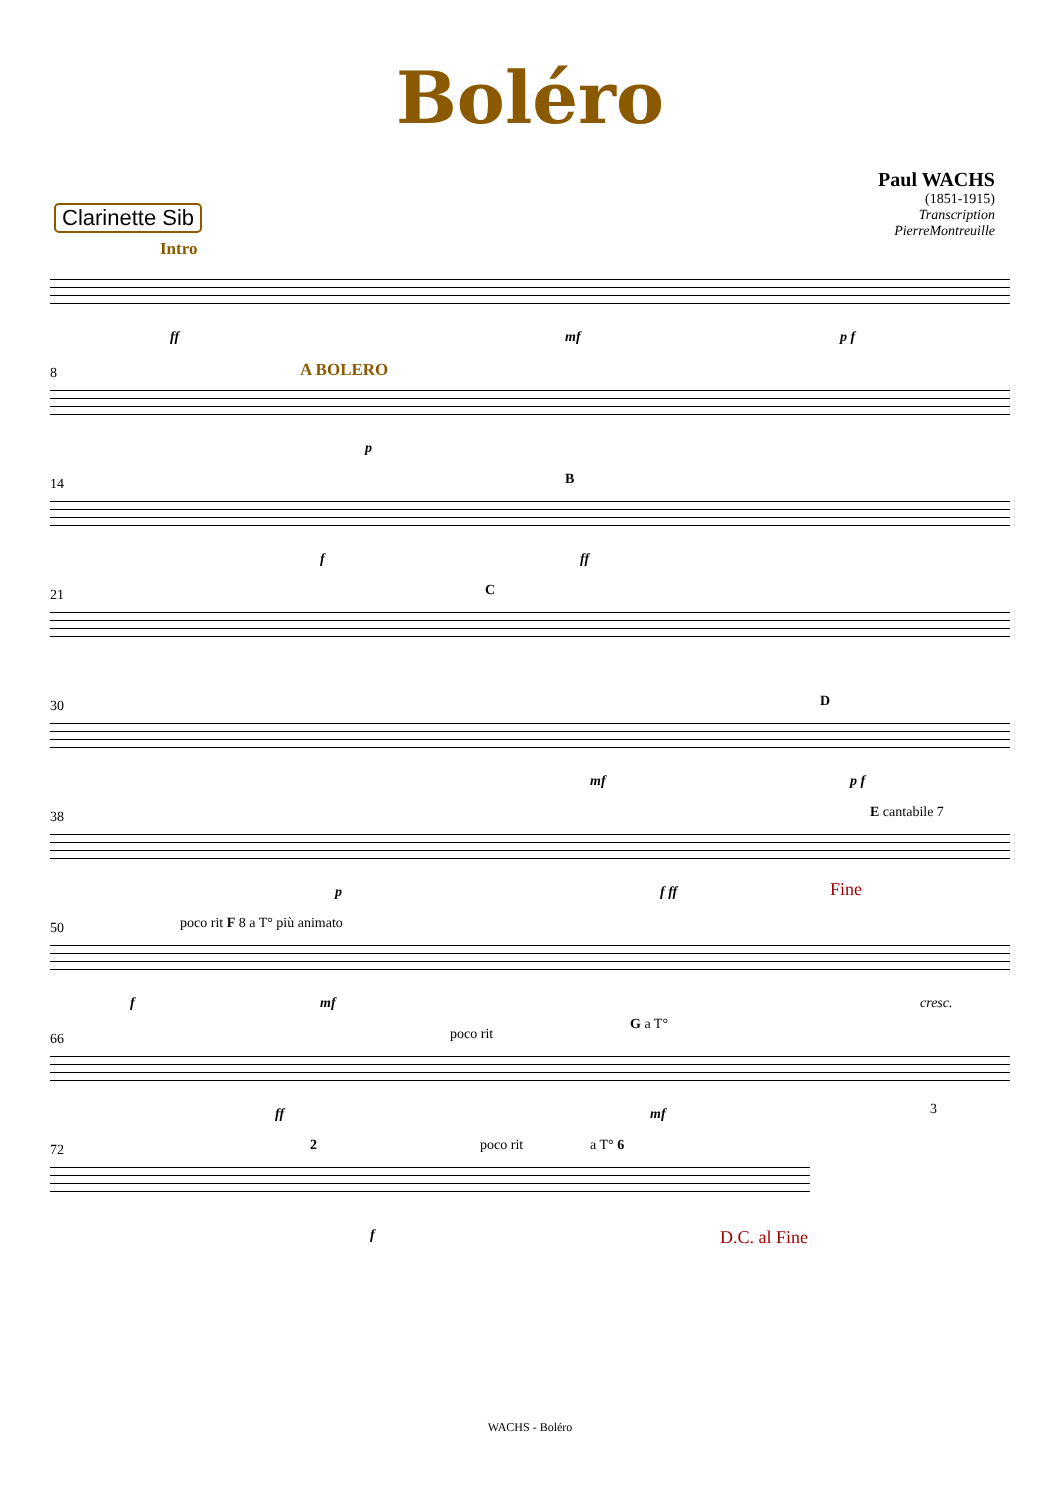Boléro
Clarinette Sib Paul WACHS
(1851-1915)
Transcription
PierreMontreuille
Intro
ff mf p f
8 A BOLERO
p
14 B
f ff
21 C
30 D
mf p f
38 E cantabile 7
p f ff Fine
50 poco rit F 8 a T° più animato
f mf cresc.
66 poco rit
G a T°
ff mf 3
72 2 poco rit a T° 6
f D.C. al Fine
WACHS - Boléro